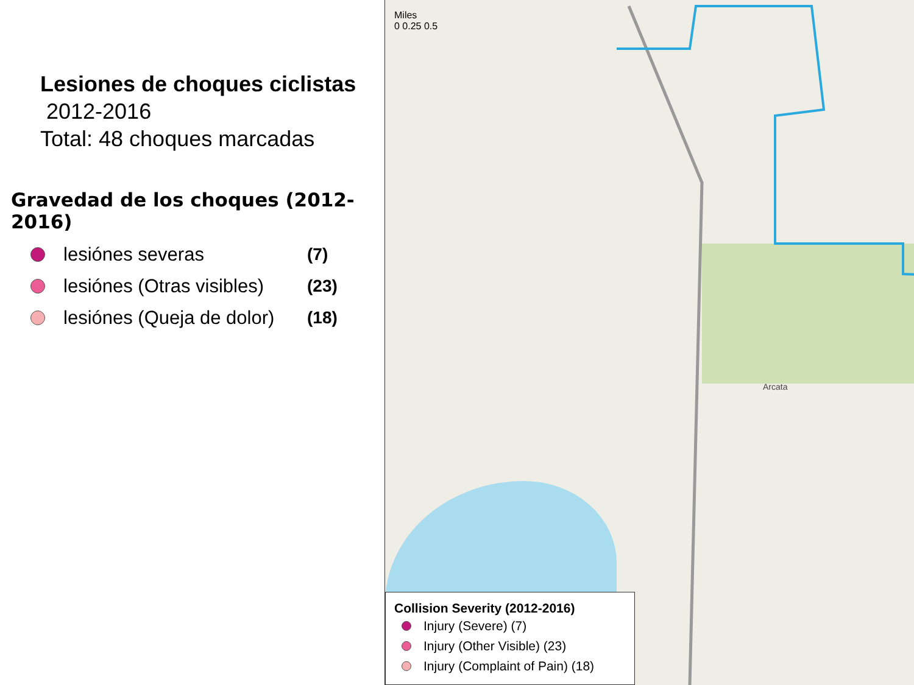Lesiones de choques ciclistas
2012-2016
Total: 48 choques marcadas
Gravedad de los choques (2012-2016)
lesiónes severas (7)
lesiónes (Otras visibles) (23)
lesiónes (Queja de dolor) (18)
Arcata
Miles
0 0.25 0.5
Collision Severity (2012-2016)
Injury (Severe) (7)
Injury (Other Visible) (23)
Injury (Complaint of Pain) (18)